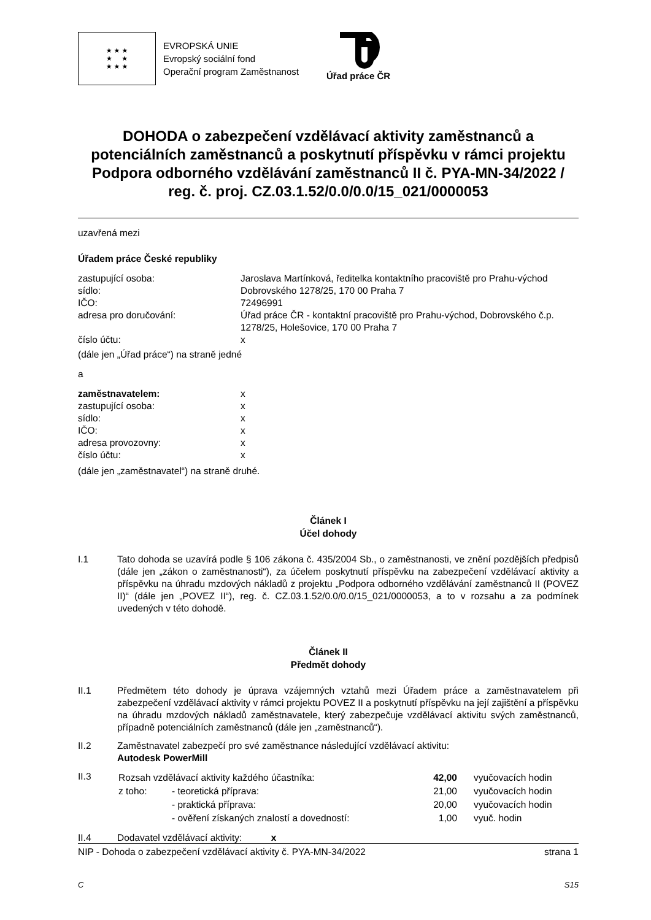★ ★ ★
★ ★
★ ★ ★
EVROPSKÁ UNIE
Evropský sociální fond
Operační program Zaměstnanost
Úřad práce ČR
DOHODA o zabezpečení vzdělávací aktivity zaměstnanců a potenciálních zaměstnanců a poskytnutí příspěvku v rámci projektu Podpora odborného vzdělávání zaměstnanců II č. PYA-MN-34/2022 / reg. č. proj. CZ.03.1.52/0.0/0.0/15_021/0000053
uzavřená mezi
Úřadem práce České republiky
| zastupující osoba: | Jaroslava Martínková, ředitelka kontaktního pracoviště pro Prahu-východ |
| sídlo: | Dobrovského 1278/25, 170 00 Praha 7 |
| IČO: | 72496991 |
| adresa pro doručování: | Úřad práce ČR - kontaktní pracoviště pro Prahu-východ, Dobrovského č.p. 1278/25, Holešovice, 170 00 Praha 7 |
| číslo účtu: | x |
(dále jen „Úřad práce“) na straně jedné
a
| zaměstnavatelem: | x |
| zastupující osoba: | x |
| sídlo: | x |
| IČO: | x |
| adresa provozovny: | x |
| číslo účtu: | x |
(dále jen „zaměstnavatel“) na straně druhé.
Článek I
Účel dohody
I.1 Tato dohoda se uzavírá podle § 106 zákona č. 435/2004 Sb., o zaměstnanosti, ve znění pozdějších předpisů (dále jen „zákon o zaměstnanosti“), za účelem poskytnutí příspěvku na zabezpečení vzdělávací aktivity a příspěvku na úhradu mzdových nákladů z projektu „Podpora odborného vzdělávání zaměstnanců II (POVEZ II)“ (dále jen „POVEZ II“), reg. č. CZ.03.1.52/0.0/0.0/15_021/0000053, a to v rozsahu a za podmínek uvedených v této dohodě.
Článek II
Předmět dohody
II.1 Předmětem této dohody je úprava vzájemných vztahů mezi Úřadem práce a zaměstnavatelem při zabezpečení vzdělávací aktivity v rámci projektu POVEZ II a poskytnutí příspěvku na její zajištění a příspěvku na úhradu mzdových nákladů zaměstnavatele, který zabezpečuje vzdělávací aktivitu svých zaměstnanců, případně potenciálních zaměstnanců (dále jen „zaměstnanců“).
II.2 Zaměstnavatel zabezpečí pro své zaměstnance následující vzdělávací aktivitu:
Autodesk PowerMill
II.3
| Rozsah vzdělávací aktivity každého účastníka: | | 42,00 | vyučovacích hodin |
| z toho: | - teoretická příprava: | 21,00 | vyučovacích hodin |
| | - praktická příprava: | 20,00 | vyučovacích hodin |
| | - ověření získaných znalostí a dovedností: | 1,00 | vyuč. hodin |
II.4 Dodavatel vzdělávací aktivity: x
NIP - Dohoda o zabezpečení vzdělávací aktivity č. PYA-MN-34/2022 strana 1
C S15